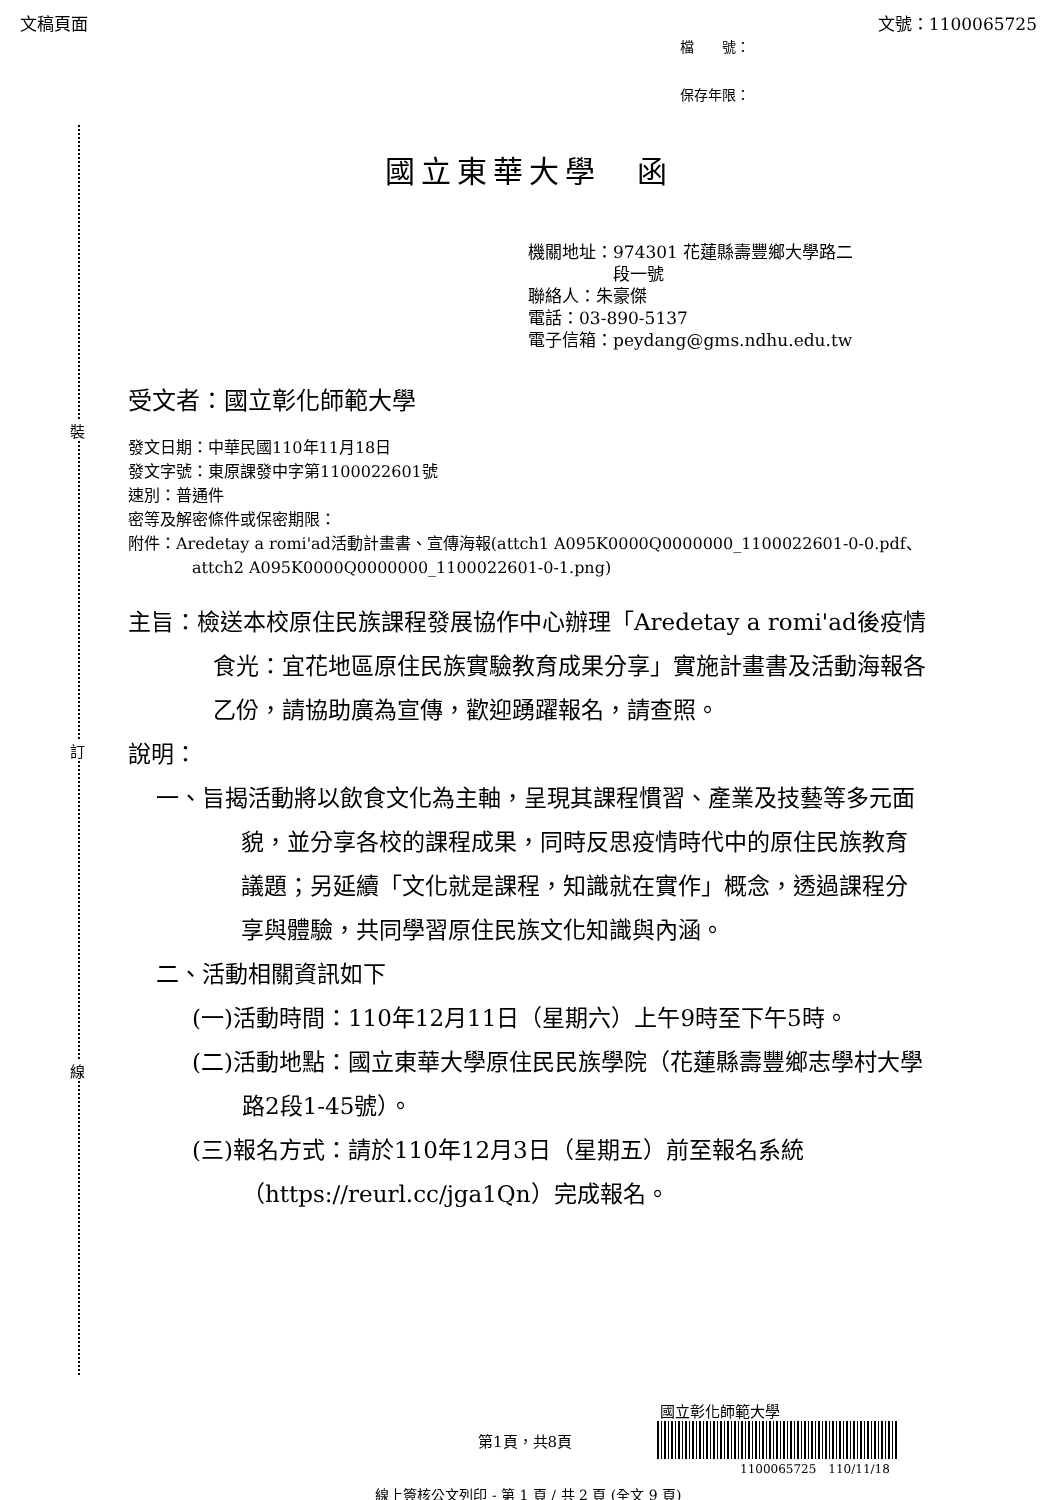文稿頁面 文號：1100065725
檔　　號：
保存年限：
裝
訂
線
國立東華大學　函
機關地址：974301 花蓮縣壽豐鄉大學路二
　　　　　段一號
聯絡人：朱豪傑
電話：03-890-5137
電子信箱：peydang@gms.ndhu.edu.tw
受文者：國立彰化師範大學
發文日期：中華民國110年11月18日
發文字號：東原課發中字第1100022601號
速別：普通件
密等及解密條件或保密期限：
附件：Aredetay a romi'ad活動計畫書、宣傳海報(attch1 A095K0000Q0000000_1100022601-0-0.pdf、attch2 A095K0000Q0000000_1100022601-0-1.png)
主旨：檢送本校原住民族課程發展協作中心辦理「Aredetay a romi'ad後疫情食光：宜花地區原住民族實驗教育成果分享」實施計畫書及活動海報各乙份，請協助廣為宣傳，歡迎踴躍報名，請查照。
說明：
一、旨揭活動將以飲食文化為主軸，呈現其課程慣習、產業及技藝等多元面貌，並分享各校的課程成果，同時反思疫情時代中的原住民族教育議題；另延續「文化就是課程，知識就在實作」概念，透過課程分享與體驗，共同學習原住民族文化知識與內涵。
二、活動相關資訊如下
(一)活動時間：110年12月11日（星期六）上午9時至下午5時。
(二)活動地點：國立東華大學原住民民族學院（花蓮縣壽豐鄉志學村大學路2段1-45號）。
(三)報名方式：請於110年12月3日（星期五）前至報名系統（https://reurl.cc/jga1Qn）完成報名。
國立彰化師範大學
第1頁，共8頁
1100065725　110/11/18
線上簽核公文列印 - 第 1 頁 / 共 2 頁 (全文 9 頁)